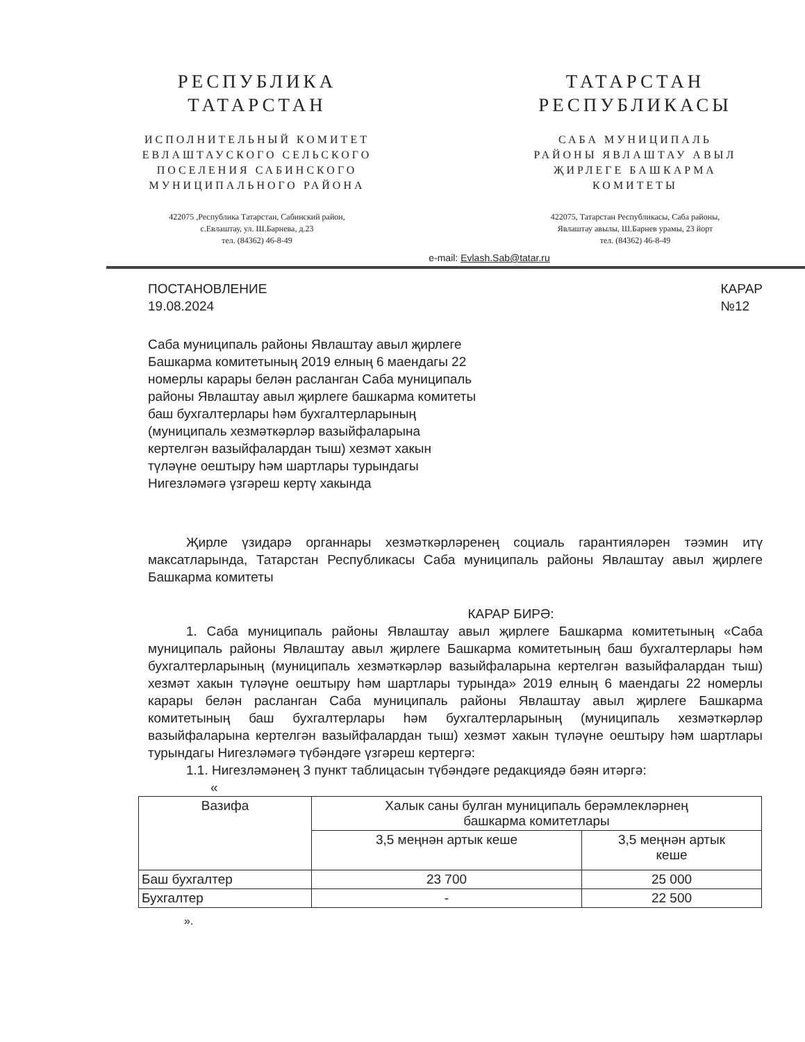РЕСПУБЛИКА
ТАТАРСТАН
ИСПОЛНИТЕЛЬНЫЙ КОМИТЕТ
ЕВЛАШТАУСКОГО СЕЛЬСКОГО
ПОСЕЛЕНИЯ САБИНСКОГО
МУНИЦИПАЛЬНОГО РАЙОНА
422075 ,Республика Татарстан, Сабинский район,
с.Евлаштау, ул. Ш.Барнева, д.23
тел. (84362) 46-8-49
ТАТАРСТАН
РЕСПУБЛИКАСЫ
САБА МУНИЦИПАЛЬ
РАЙОНЫ ЯВЛАШТАУ АВЫЛ
ҖИРЛЕГЕ БАШКАРМА
КОМИТЕТЫ
422075, Татарстан Республикасы, Саба районы,
Явлаштау авылы, Ш.Барнев урамы, 23 йорт
тел. (84362) 46-8-49
e-mail: Evlash.Sab@tatar.ru
ПОСТАНОВЛЕНИЕ
19.08.2024
КАРАР
№12
Саба муниципаль районы Явлаштау авыл җирлеге Башкарма комитетының 2019 елның 6 маендагы 22 номерлы карары белән расланган Саба муниципаль районы Явлаштау авыл җирлеге башкарма комитеты баш бухгалтерлары һәм бухгалтерларының (муниципаль хезмәткәрләр вазыйфаларына кертелгән вазыйфалардан тыш) хезмәт хакын түләүне оештыру һәм шартлары турындагы Нигезләмәгә үзгәреш кертү хакында
Җирле үзидарә органнары хезмәткәрләренең социаль гарантияләрен тәэмин итү максатларында, Татарстан Республикасы Саба муниципаль районы Явлаштау авыл җирлеге Башкарма комитеты
КАРАР БИРӘ:
1. Саба муниципаль районы Явлаштау авыл җирлеге Башкарма комитетының «Саба муниципаль районы Явлаштау авыл җирлеге Башкарма комитетының баш бухгалтерлары һәм бухгалтерларының (муниципаль хезмәткәрләр вазыйфаларына кертелгән вазыйфалардан тыш) хезмәт хакын түләүне оештыру һәм шартлары турында» 2019 елның 6 маендагы 22 номерлы карары белән расланган Саба муниципаль районы Явлаштау авыл җирлеге Башкарма комитетының баш бухгалтерлары һәм бухгалтерларының (муниципаль хезмәткәрләр вазыйфаларына кертелгән вазыйфалардан тыш) хезмәт хакын түләүне оештыру һәм шартлары турындагы Нигезләмәгә түбәндәге үзгәреш кертергә:
1.1. Нигезләмәнең 3 пункт таблицасын түбәндәге редакциядә бәян итәргә:
«
| Вазифа | Халык саны булган муниципаль берәмлекләрнең башкарма комитетлары | |
| | 3,5 меңнән артык кеше | 3,5 меңнән артык кеше |
| Баш бухгалтер | 23 700 | 25 000 |
| Бухгалтер | - | 22 500 |
».